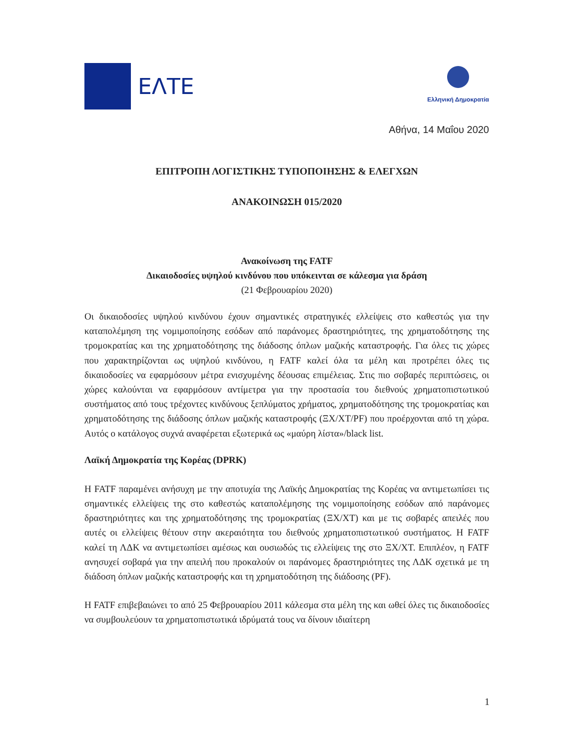ΕΛΤΕ
Ελληνική Δημοκρατία
Αθήνα, 14 Μαΐου 2020
ΕΠΙΤΡΟΠΗ ΛΟΓΙΣΤΙΚΗΣ ΤΥΠΟΠΟΙΗΣΗΣ & ΕΛΕΓΧΩΝ
ΑΝΑΚΟΙΝΩΣΗ 015/2020
Ανακοίνωση της FATF
Δικαιοδοσίες υψηλού κινδύνου που υπόκεινται σε κάλεσμα για δράση
(21 Φεβρουαρίου 2020)
Οι δικαιοδοσίες υψηλού κινδύνου έχουν σημαντικές στρατηγικές ελλείψεις στο καθεστώς για την καταπολέμηση της νομιμοποίησης εσόδων από παράνομες δραστηριότητες, της χρηματοδότησης της τρομοκρατίας και της χρηματοδότησης της διάδοσης όπλων μαζικής καταστροφής. Για όλες τις χώρες που χαρακτηρίζονται ως υψηλού κινδύνου, η FATF καλεί όλα τα μέλη και προτρέπει όλες τις δικαιοδοσίες να εφαρμόσουν μέτρα ενισχυμένης δέουσας επιμέλειας. Στις πιο σοβαρές περιπτώσεις, οι χώρες καλούνται να εφαρμόσουν αντίμετρα για την προστασία του διεθνούς χρηματοπιστωτικού συστήματος από τους τρέχοντες κινδύνους ξεπλύματος χρήματος, χρηματοδότησης της τρομοκρατίας και χρηματοδότησης της διάδοσης όπλων μαζικής καταστροφής (ΞΧ/ΧΤ/PF) που προέρχονται από τη χώρα. Αυτός ο κατάλογος συχνά αναφέρεται εξωτερικά ως «μαύρη λίστα»/black list.
Λαϊκή Δημοκρατία της Κορέας (DPRK)
Η FATF παραμένει ανήσυχη με την αποτυχία της Λαϊκής Δημοκρατίας της Κορέας να αντιμετωπίσει τις σημαντικές ελλείψεις της στο καθεστώς καταπολέμησης της νομιμοποίησης εσόδων από παράνομες δραστηριότητες και της χρηματοδότησης της τρομοκρατίας (ΞΧ/ΧΤ) και με τις σοβαρές απειλές που αυτές οι ελλείψεις θέτουν στην ακεραιότητα του διεθνούς χρηματοπιστωτικού συστήματος. Η FATF καλεί τη ΛΔΚ να αντιμετωπίσει αμέσως και ουσιωδώς τις ελλείψεις της στο ΞΧ/ΧΤ. Επιπλέον, η FATF ανησυχεί σοβαρά για την απειλή που προκαλούν οι παράνομες δραστηριότητες της ΛΔΚ σχετικά με τη διάδοση όπλων μαζικής καταστροφής και τη χρηματοδότηση της διάδοσης (PF).
Η FATF επιβεβαιώνει το από 25 Φεβρουαρίου 2011 κάλεσμα στα μέλη της και ωθεί όλες τις δικαιοδοσίες να συμβουλεύουν τα χρηματοπιστωτικά ιδρύματά τους να δίνουν ιδιαίτερη
1